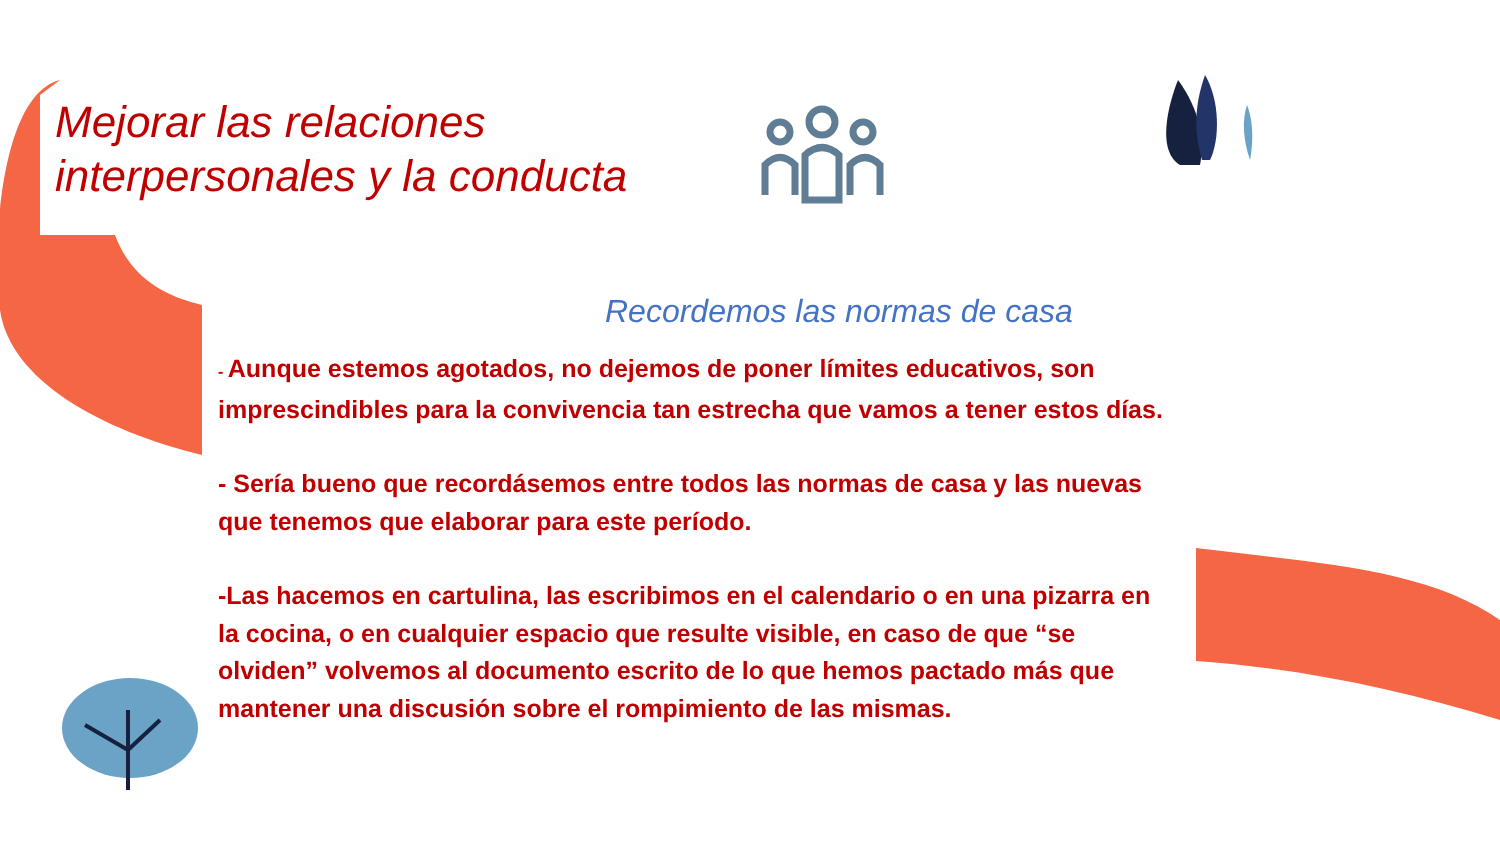Mejorar las relaciones interpersonales y la conducta
Recordemos las normas de casa
- Aunque estemos agotados, no dejemos de poner límites educativos, son imprescindibles para la convivencia tan estrecha que vamos a tener estos días.
- Sería bueno que recordásemos entre todos las normas de casa y las nuevas que tenemos que elaborar para este período.
-Las hacemos en cartulina, las escribimos en el calendario o en una pizarra en la cocina, o en cualquier espacio que resulte visible, en caso de que “se olviden” volvemos al documento escrito de lo que hemos pactado más que mantener una discusión sobre el rompimiento de las mismas.